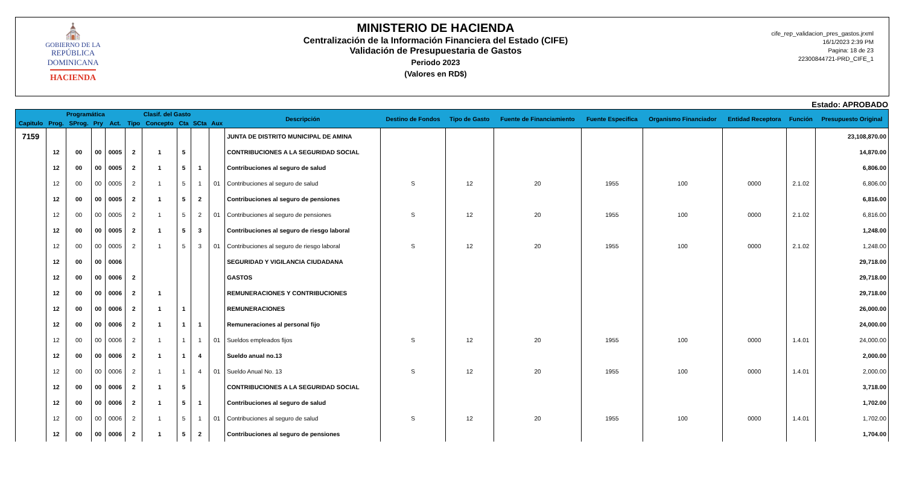⛪
GOBIERNO DE LA
REPÚBLICA
DOMINICANA
HACIENDA
MINISTERIO DE HACIENDA
Centralización de la Información Financiera del Estado (CIFE)
Validación de Presupuestaria de Gastos
Periodo 2023
(Valores en RD$)
cife_rep_validacion_pres_gastos.jrxml
16/1/2023 2:39 PM
Pagina: 18 de 23
22300844721-PRD_CIFE_1
Estado: APROBADO
| | Programática | | | | Clasif. del Gasto | | | | | Descripción | Destino de Fondos | Tipo de Gasto | Fuente de Financiamiento | Fuente Especifica | Organismo Financiador | Entidad Receptora | Función | Presupuesto Original |
| --- | --- | --- | --- | --- | --- | --- | --- | --- | --- | --- | --- | --- | --- | --- | --- | --- | --- | --- |
| Capitulo | Prog. | SProg. | Pry | Act. | Tipo | Concepto | Cta | SCta | Aux | | | | | | | | | |
| 7159 | | | | | | | | | | JUNTA DE DISTRITO MUNICIPAL DE AMINA | | | | | | | | 23,108,870.00 |
| | 12 | 00 | 00 | 0005 | 2 | 1 | 5 | | | CONTRIBUCIONES A LA SEGURIDAD SOCIAL | | | | | | | | 14,870.00 |
| | 12 | 00 | 00 | 0005 | 2 | 1 | 5 | 1 | | Contribuciones al seguro de salud | | | | | | | | 6,806.00 |
| | 12 | 00 | 00 | 0005 | 2 | 1 | 5 | 1 | 01 | Contribuciones al seguro de salud | S | 12 | 20 | 1955 | 100 | 0000 | 2.1.02 | 6,806.00 |
| | 12 | 00 | 00 | 0005 | 2 | 1 | 5 | 2 | | Contribuciones al seguro de pensiones | | | | | | | | 6,816.00 |
| | 12 | 00 | 00 | 0005 | 2 | 1 | 5 | 2 | 01 | Contribuciones al seguro de pensiones | S | 12 | 20 | 1955 | 100 | 0000 | 2.1.02 | 6,816.00 |
| | 12 | 00 | 00 | 0005 | 2 | 1 | 5 | 3 | | Contribuciones al seguro de riesgo laboral | | | | | | | | 1,248.00 |
| | 12 | 00 | 00 | 0005 | 2 | 1 | 5 | 3 | 01 | Contribuciones al seguro de riesgo laboral | S | 12 | 20 | 1955 | 100 | 0000 | 2.1.02 | 1,248.00 |
| | 12 | 00 | 00 | 0006 | | | | | | SEGURIDAD Y VIGILANCIA CIUDADANA | | | | | | | | 29,718.00 |
| | 12 | 00 | 00 | 0006 | 2 | | | | | GASTOS | | | | | | | | 29,718.00 |
| | 12 | 00 | 00 | 0006 | 2 | 1 | | | | REMUNERACIONES Y CONTRIBUCIONES | | | | | | | | 29,718.00 |
| | 12 | 00 | 00 | 0006 | 2 | 1 | 1 | | | REMUNERACIONES | | | | | | | | 26,000.00 |
| | 12 | 00 | 00 | 0006 | 2 | 1 | 1 | 1 | | Remuneraciones al personal fijo | | | | | | | | 24,000.00 |
| | 12 | 00 | 00 | 0006 | 2 | 1 | 1 | 1 | 01 | Sueldos empleados fijos | S | 12 | 20 | 1955 | 100 | 0000 | 1.4.01 | 24,000.00 |
| | 12 | 00 | 00 | 0006 | 2 | 1 | 1 | 4 | | Sueldo anual no.13 | | | | | | | | 2,000.00 |
| | 12 | 00 | 00 | 0006 | 2 | 1 | 1 | 4 | 01 | Sueldo Anual No. 13 | S | 12 | 20 | 1955 | 100 | 0000 | 1.4.01 | 2,000.00 |
| | 12 | 00 | 00 | 0006 | 2 | 1 | 5 | | | CONTRIBUCIONES A LA SEGURIDAD SOCIAL | | | | | | | | 3,718.00 |
| | 12 | 00 | 00 | 0006 | 2 | 1 | 5 | 1 | | Contribuciones al seguro de salud | | | | | | | | 1,702.00 |
| | 12 | 00 | 00 | 0006 | 2 | 1 | 5 | 1 | 01 | Contribuciones al seguro de salud | S | 12 | 20 | 1955 | 100 | 0000 | 1.4.01 | 1,702.00 |
| | 12 | 00 | 00 | 0006 | 2 | 1 | 5 | 2 | | Contribuciones al seguro de pensiones | | | | | | | | 1,704.00 |